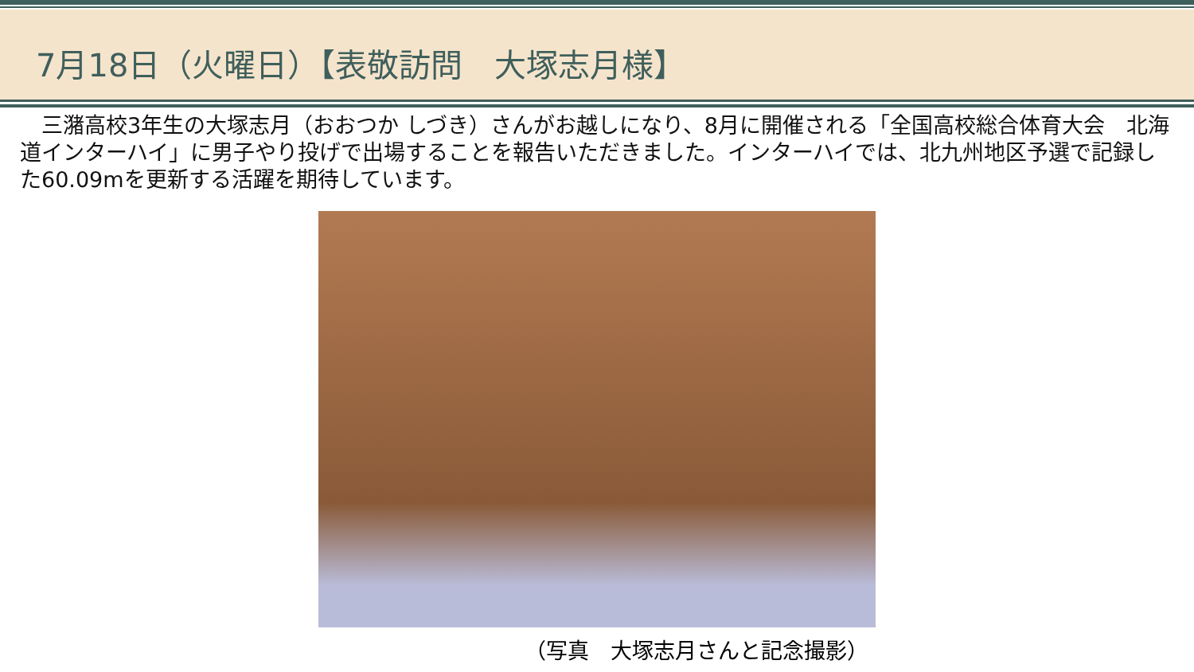7月18日（火曜日）【表敬訪問　大塚志月様】
　三潴高校3年生の大塚志月（おおつか しづき）さんがお越しになり、8月に開催される「全国高校総合体育大会　北海道インターハイ」に男子やり投げで出場することを報告いただきました。インターハイでは、北九州地区予選で記録した60.09mを更新する活躍を期待しています。
（写真　大塚志月さんと記念撮影）